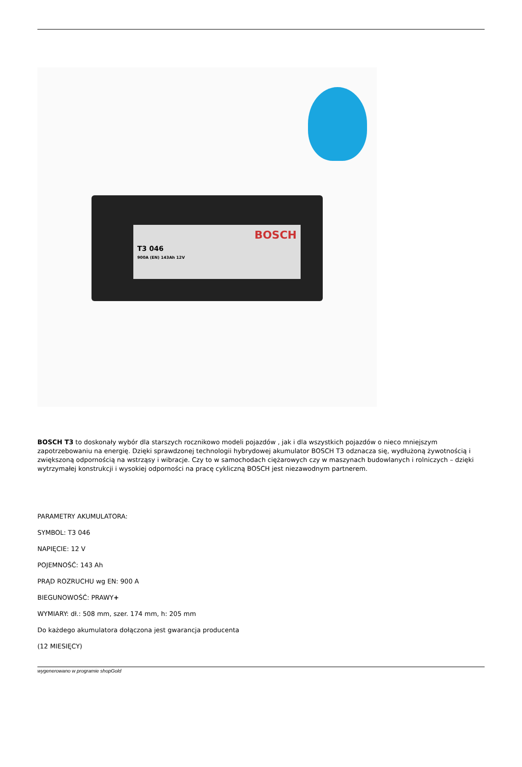BOSCH
T3 046
900A (EN) 143Ah 12V
BOSCH T3 to doskonały wybór dla starszych rocznikowo modeli pojazdów , jak i dla wszystkich pojazdów o nieco mniejszym zapotrzebowaniu na energię. Dzięki sprawdzonej technologii hybrydowej akumulator BOSCH T3 odznacza się, wydłużoną żywotnością i zwiększoną odpornością na wstrząsy i wibracje. Czy to w samochodach ciężarowych czy w maszynach budowlanych i rolniczych – dzięki wytrzymałej konstrukcji i wysokiej odporności na pracę cykliczną BOSCH jest niezawodnym partnerem.
PARAMETRY AKUMULATORA:
SYMBOL: T3 046
NAPIĘCIE: 12 V
POJEMNOŚĆ: 143 Ah
PRĄD ROZRUCHU wg EN: 900 A
BIEGUNOWOŚĆ: PRAWY+
WYMIARY: dł.: 508 mm, szer. 174 mm, h: 205 mm
Do każdego akumulatora dołączona jest gwarancja producenta
(12 MIESIĘCY)
wygenerowano w programie shopGold